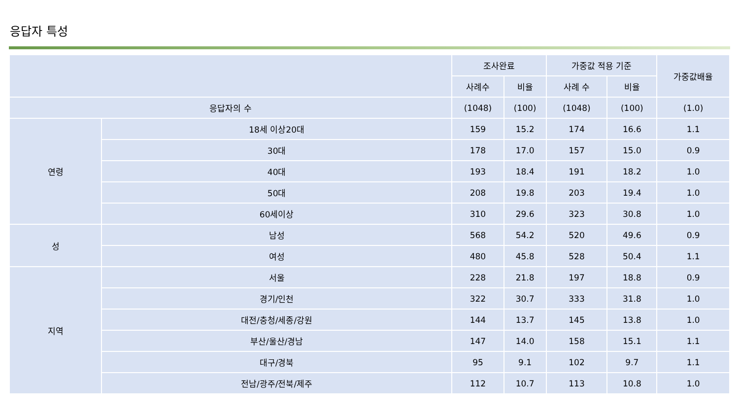응답자 특성
| | | 조사완료 | | 가중값 적용 기준 | | 가중값배율 |
| --- | --- | --- | --- | --- | --- | --- |
| | | 사례수 | 비율 | 사례 수 | 비율 | |
| 응답자의 수 | | (1048) | (100) | (1048) | (100) | (1.0) |
| 연령 | 18세 이상20대 | 159 | 15.2 | 174 | 16.6 | 1.1 |
| | 30대 | 178 | 17.0 | 157 | 15.0 | 0.9 |
| | 40대 | 193 | 18.4 | 191 | 18.2 | 1.0 |
| | 50대 | 208 | 19.8 | 203 | 19.4 | 1.0 |
| | 60세이상 | 310 | 29.6 | 323 | 30.8 | 1.0 |
| 성 | 남성 | 568 | 54.2 | 520 | 49.6 | 0.9 |
| | 여성 | 480 | 45.8 | 528 | 50.4 | 1.1 |
| 지역 | 서울 | 228 | 21.8 | 197 | 18.8 | 0.9 |
| | 경기/인천 | 322 | 30.7 | 333 | 31.8 | 1.0 |
| | 대전/충청/세종/강원 | 144 | 13.7 | 145 | 13.8 | 1.0 |
| | 부산/울산/경남 | 147 | 14.0 | 158 | 15.1 | 1.1 |
| | 대구/경북 | 95 | 9.1 | 102 | 9.7 | 1.1 |
| | 전남/광주/전북/제주 | 112 | 10.7 | 113 | 10.8 | 1.0 |